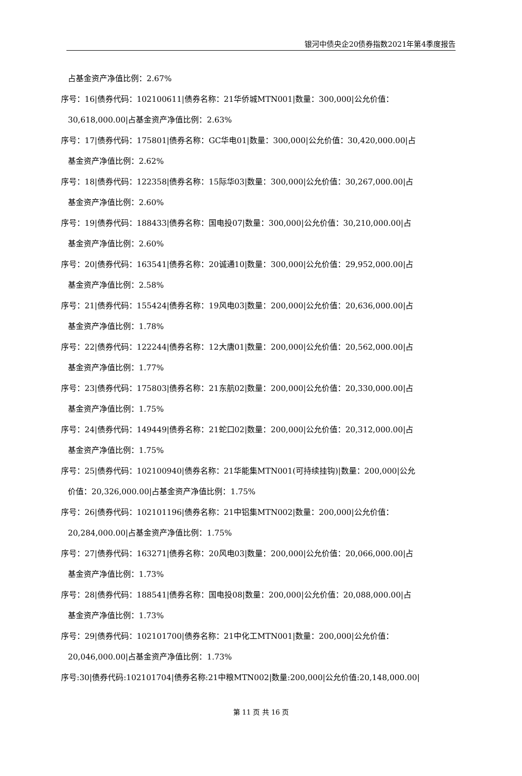银河中债央企20债券指数2021年第4季度报告
占基金资产净值比例：2.67%
序号：16|债券代码：102100611|债券名称：21华侨城MTN001|数量：300,000|公允价值：
30,618,000.00|占基金资产净值比例：2.63%
序号：17|债券代码：175801|债券名称：GC华电01|数量：300,000|公允价值：30,420,000.00|占
基金资产净值比例：2.62%
序号：18|债券代码：122358|债券名称：15际华03|数量：300,000|公允价值：30,267,000.00|占
基金资产净值比例：2.60%
序号：19|债券代码：188433|债券名称：国电投07|数量：300,000|公允价值：30,210,000.00|占
基金资产净值比例：2.60%
序号：20|债券代码：163541|债券名称：20诚通10|数量：300,000|公允价值：29,952,000.00|占
基金资产净值比例：2.58%
序号：21|债券代码：155424|债券名称：19风电03|数量：200,000|公允价值：20,636,000.00|占
基金资产净值比例：1.78%
序号：22|债券代码：122244|债券名称：12大唐01|数量：200,000|公允价值：20,562,000.00|占
基金资产净值比例：1.77%
序号：23|债券代码：175803|债券名称：21东航02|数量：200,000|公允价值：20,330,000.00|占
基金资产净值比例：1.75%
序号：24|债券代码：149449|债券名称：21蛇口02|数量：200,000|公允价值：20,312,000.00|占
基金资产净值比例：1.75%
序号：25|债券代码：102100940|债券名称：21华能集MTN001(可持续挂钩)|数量：200,000|公允
价值：20,326,000.00|占基金资产净值比例：1.75%
序号：26|债券代码：102101196|债券名称：21中铝集MTN002|数量：200,000|公允价值：
20,284,000.00|占基金资产净值比例：1.75%
序号：27|债券代码：163271|债券名称：20风电03|数量：200,000|公允价值：20,066,000.00|占
基金资产净值比例：1.73%
序号：28|债券代码：188541|债券名称：国电投08|数量：200,000|公允价值：20,088,000.00|占
基金资产净值比例：1.73%
序号：29|债券代码：102101700|债券名称：21中化工MTN001|数量：200,000|公允价值：
20,046,000.00|占基金资产净值比例：1.73%
序号:30|债券代码:102101704|债券名称:21中粮MTN002|数量:200,000|公允价值:20,148,000.00|
第 11 页 共 16 页